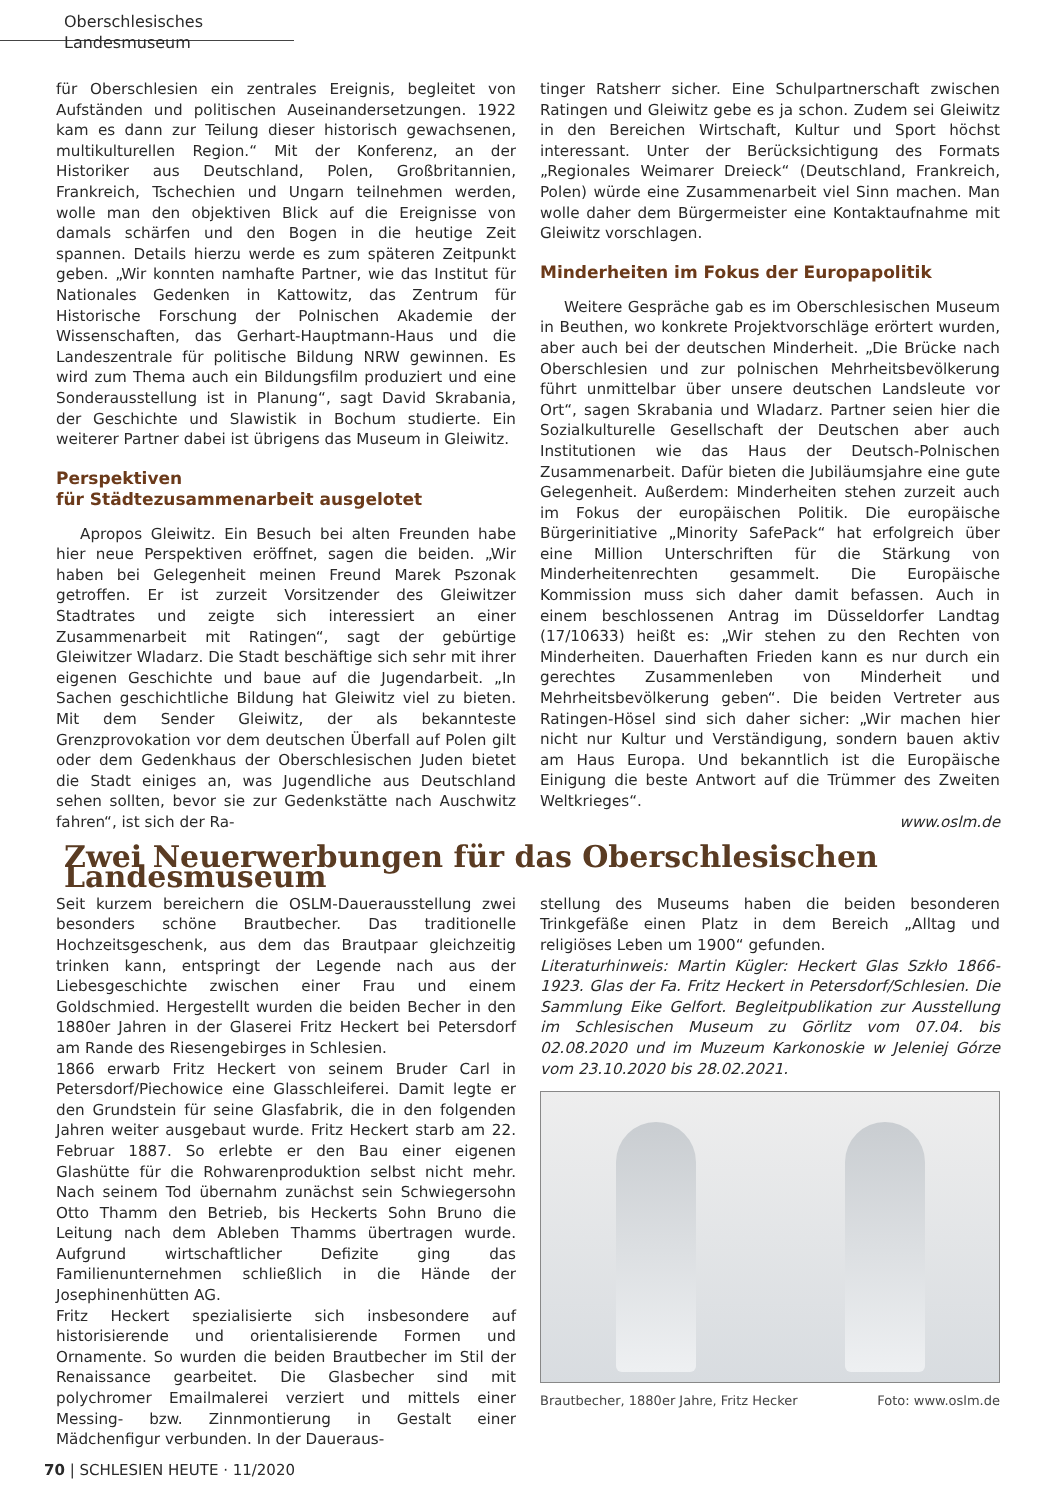Oberschlesisches Landesmuseum
für Oberschlesien ein zentrales Ereignis, begleitet von Aufständen und politischen Auseinandersetzungen. 1922 kam es dann zur Teilung dieser historisch gewachsenen, multikulturellen Region.“ Mit der Konferenz, an der Historiker aus Deutschland, Polen, Großbritannien, Frankreich, Tschechien und Ungarn teilnehmen werden, wolle man den objektiven Blick auf die Ereignisse von damals schärfen und den Bogen in die heutige Zeit spannen. Details hierzu werde es zum späteren Zeitpunkt geben. „Wir konnten namhafte Partner, wie das Institut für Nationales Gedenken in Kattowitz, das Zentrum für Historische Forschung der Polnischen Akademie der Wissenschaften, das Gerhart-Hauptmann-Haus und die Landeszentrale für politische Bildung NRW gewinnen. Es wird zum Thema auch ein Bildungsfilm produziert und eine Sonderausstellung ist in Planung“, sagt David Skrabania, der Geschichte und Slawistik in Bochum studierte. Ein weiterer Partner dabei ist übrigens das Museum in Gleiwitz.
Perspektiven
für Städtezusammenarbeit ausgelotet
Apropos Gleiwitz. Ein Besuch bei alten Freunden habe hier neue Perspektiven eröffnet, sagen die beiden. „Wir haben bei Gelegenheit meinen Freund Marek Pszonak getroffen. Er ist zurzeit Vorsitzender des Gleiwitzer Stadtrates und zeigte sich interessiert an einer Zusammenarbeit mit Ratingen“, sagt der gebürtige Gleiwitzer Wladarz. Die Stadt beschäftige sich sehr mit ihrer eigenen Geschichte und baue auf die Jugendarbeit. „In Sachen geschichtliche Bildung hat Gleiwitz viel zu bieten. Mit dem Sender Gleiwitz, der als bekannteste Grenzprovokation vor dem deutschen Überfall auf Polen gilt oder dem Gedenkhaus der Oberschlesischen Juden bietet die Stadt einiges an, was Jugendliche aus Deutschland sehen sollten, bevor sie zur Gedenkstätte nach Auschwitz fahren“, ist sich der Ra-
tinger Ratsherr sicher. Eine Schulpartnerschaft zwischen Ratingen und Gleiwitz gebe es ja schon. Zudem sei Gleiwitz in den Bereichen Wirtschaft, Kultur und Sport höchst interessant. Unter der Berücksichtigung des Formats „Regionales Weimarer Dreieck“ (Deutschland, Frankreich, Polen) würde eine Zusammenarbeit viel Sinn machen. Man wolle daher dem Bürgermeister eine Kontaktaufnahme mit Gleiwitz vorschlagen.
Minderheiten im Fokus der Europapolitik
Weitere Gespräche gab es im Oberschlesischen Museum in Beuthen, wo konkrete Projektvorschläge erörtert wurden, aber auch bei der deutschen Minderheit. „Die Brücke nach Oberschlesien und zur polnischen Mehrheitsbevölkerung führt unmittelbar über unsere deutschen Landsleute vor Ort“, sagen Skrabania und Wladarz. Partner seien hier die Sozialkulturelle Gesellschaft der Deutschen aber auch Institutionen wie das Haus der Deutsch-Polnischen Zusammenarbeit. Dafür bieten die Jubiläumsjahre eine gute Gelegenheit. Außerdem: Minderheiten stehen zurzeit auch im Fokus der europäischen Politik. Die europäische Bürgerinitiative „Minority SafePack“ hat erfolgreich über eine Million Unterschriften für die Stärkung von Minderheitenrechten gesammelt. Die Europäische Kommission muss sich daher damit befassen. Auch in einem beschlossenen Antrag im Düsseldorfer Landtag (17/10633) heißt es: „Wir stehen zu den Rechten von Minderheiten. Dauerhaften Frieden kann es nur durch ein gerechtes Zusammenleben von Minderheit und Mehrheitsbevölkerung geben“. Die beiden Vertreter aus Ratingen-Hösel sind sich daher sicher: „Wir machen hier nicht nur Kultur und Verständigung, sondern bauen aktiv am Haus Europa. Und bekanntlich ist die Europäische Einigung die beste Antwort auf die Trümmer des Zweiten Weltkrieges“.
www.oslm.de
Zwei Neuerwerbungen für das Oberschlesischen Landesmuseum
Seit kurzem bereichern die OSLM-Dauerausstellung zwei besonders schöne Brautbecher. Das traditionelle Hochzeitsgeschenk, aus dem das Brautpaar gleichzeitig trinken kann, entspringt der Legende nach aus der Liebesgeschichte zwischen einer Frau und einem Goldschmied. Hergestellt wurden die beiden Becher in den 1880er Jahren in der Glaserei Fritz Heckert bei Petersdorf am Rande des Riesengebirges in Schlesien.
1866 erwarb Fritz Heckert von seinem Bruder Carl in Petersdorf/Piechowice eine Glasschleiferei. Damit legte er den Grundstein für seine Glasfabrik, die in den folgenden Jahren weiter ausgebaut wurde. Fritz Heckert starb am 22. Februar 1887. So erlebte er den Bau einer eigenen Glashütte für die Rohwarenproduktion selbst nicht mehr. Nach seinem Tod übernahm zunächst sein Schwiegersohn Otto Thamm den Betrieb, bis Heckerts Sohn Bruno die Leitung nach dem Ableben Thamms übertragen wurde. Aufgrund wirtschaftlicher Defizite ging das Familienunternehmen schließlich in die Hände der Josephinenhütten AG.
Fritz Heckert spezialisierte sich insbesondere auf historisierende und orientalisierende Formen und Ornamente. So wurden die beiden Brautbecher im Stil der Renaissance gearbeitet. Die Glasbecher sind mit polychromer Emailmalerei verziert und mittels einer Messing- bzw. Zinnmontierung in Gestalt einer Mädchenfigur verbunden. In der Daueraus-
stellung des Museums haben die beiden besonderen Trinkgefäße einen Platz in dem Bereich „Alltag und religiöses Leben um 1900“ gefunden.
Literaturhinweis: Martin Kügler: Heckert Glas Szkło 1866-1923. Glas der Fa. Fritz Heckert in Petersdorf/Schlesien. Die Sammlung Eike Gelfort. Begleitpublikation zur Ausstellung im Schlesischen Museum zu Görlitz vom 07.04. bis 02.08.2020 und im Muzeum Karkonoskie w Jeleniej Górze vom 23.10.2020 bis 28.02.2021.
Brautbecher, 1880er Jahre, Fritz Hecker Foto: www.oslm.de
70 | SCHLESIEN HEUTE · 11/2020